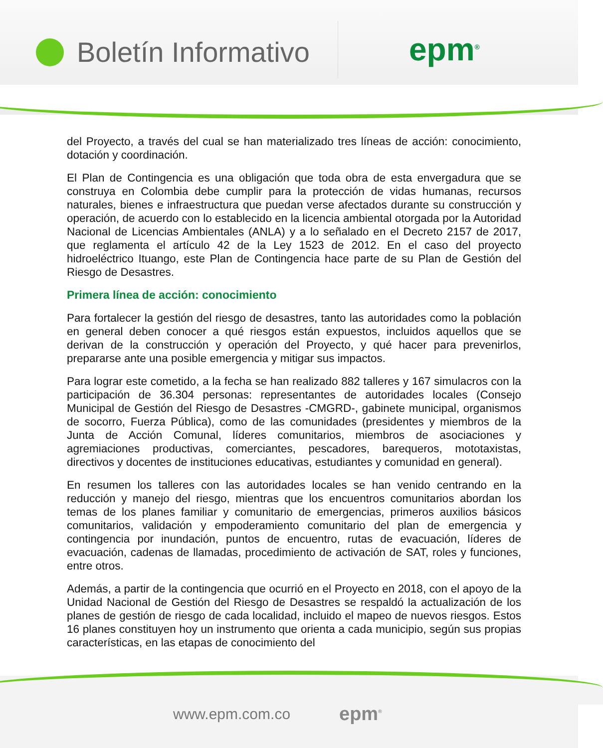Boletín Informativo epm<sup>®</sup>
del Proyecto, a través del cual se han materializado tres líneas de acción: conocimiento, dotación y coordinación.
El Plan de Contingencia es una obligación que toda obra de esta envergadura que se construya en Colombia debe cumplir para la protección de vidas humanas, recursos naturales, bienes e infraestructura que puedan verse afectados durante su construcción y operación, de acuerdo con lo establecido en la licencia ambiental otorgada por la Autoridad Nacional de Licencias Ambientales (ANLA) y a lo señalado en el Decreto 2157 de 2017, que reglamenta el artículo 42 de la Ley 1523 de 2012. En el caso del proyecto hidroeléctrico Ituango, este Plan de Contingencia hace parte de su Plan de Gestión del Riesgo de Desastres.
Primera línea de acción: conocimiento
Para fortalecer la gestión del riesgo de desastres, tanto las autoridades como la población en general deben conocer a qué riesgos están expuestos, incluidos aquellos que se derivan de la construcción y operación del Proyecto, y qué hacer para prevenirlos, prepararse ante una posible emergencia y mitigar sus impactos.
Para lograr este cometido, a la fecha se han realizado 882 talleres y 167 simulacros con la participación de 36.304 personas: representantes de autoridades locales (Consejo Municipal de Gestión del Riesgo de Desastres -CMGRD-, gabinete municipal, organismos de socorro, Fuerza Pública), como de las comunidades (presidentes y miembros de la Junta de Acción Comunal, líderes comunitarios, miembros de asociaciones y agremiaciones productivas, comerciantes, pescadores, barequeros, mototaxistas, directivos y docentes de instituciones educativas, estudiantes y comunidad en general).
En resumen los talleres con las autoridades locales se han venido centrando en la reducción y manejo del riesgo, mientras que los encuentros comunitarios abordan los temas de los planes familiar y comunitario de emergencias, primeros auxilios básicos comunitarios, validación y empoderamiento comunitario del plan de emergencia y contingencia por inundación, puntos de encuentro, rutas de evacuación, líderes de evacuación, cadenas de llamadas, procedimiento de activación de SAT, roles y funciones, entre otros.
Además, a partir de la contingencia que ocurrió en el Proyecto en 2018, con el apoyo de la Unidad Nacional de Gestión del Riesgo de Desastres se respaldó la actualización de los planes de gestión de riesgo de cada localidad, incluido el mapeo de nuevos riesgos. Estos 16 planes constituyen hoy un instrumento que orienta a cada municipio, según sus propias características, en las etapas de conocimiento del
www.epm.com.co epm<sup>®</sup>